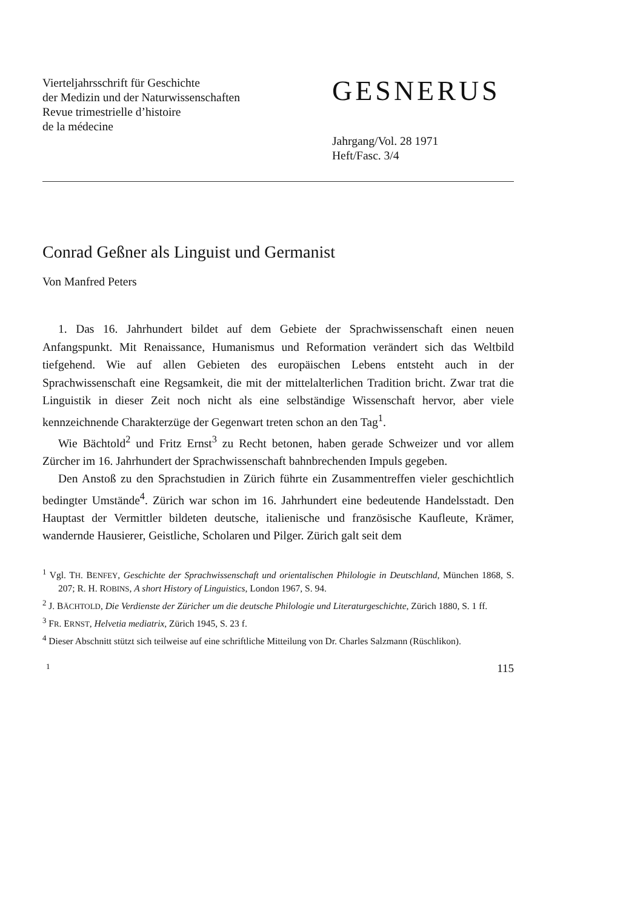Vierteljahrsschrift für Geschichte
der Medizin und der Naturwissenschaften
Revue trimestrielle d’histoire
de la médecine
GESNERUS
Jahrgang/Vol. 28 1971
Heft/Fasc. 3/4
Conrad Geßner als Linguist und Germanist
Von Manfred Peters
1. Das 16. Jahrhundert bildet auf dem Gebiete der Sprachwissenschaft einen neuen Anfangspunkt. Mit Renaissance, Humanismus und Reformation verändert sich das Weltbild tiefgehend. Wie auf allen Gebieten des europäischen Lebens entsteht auch in der Sprachwissenschaft eine Regsamkeit, die mit der mittelalterlichen Tradition bricht. Zwar trat die Linguistik in dieser Zeit noch nicht als eine selbständige Wissenschaft hervor, aber viele kennzeichnende Charakterzüge der Gegenwart treten schon an den Tag<sup>1</sup>.
Wie Bächtold<sup>2</sup> und Fritz Ernst<sup>3</sup> zu Recht betonen, haben gerade Schweizer und vor allem Zürcher im 16. Jahrhundert der Sprachwissenschaft bahnbrechenden Impuls gegeben.
Den Anstoß zu den Sprachstudien in Zürich führte ein Zusammentreffen vieler geschichtlich bedingter Umstände<sup>4</sup>. Zürich war schon im 16. Jahrhundert eine bedeutende Handelsstadt. Den Hauptast der Vermittler bildeten deutsche, italienische und französische Kaufleute, Krämer, wandernde Hausierer, Geistliche, Scholaren und Pilger. Zürich galt seit dem
<sup>1</sup> Vgl. TH. BENFEY, Geschichte der Sprachwissenschaft und orientalischen Philologie in Deutschland, München 1868, S. 207; R. H. ROBINS, A short History of Linguistics, London 1967, S. 94.
<sup>2</sup> J. BÄCHTOLD, Die Verdienste der Züricher um die deutsche Philologie und Literaturgeschichte, Zürich 1880, S. 1 ff.
<sup>3</sup> FR. ERNST, Helvetia mediatrix, Zürich 1945, S. 23 f.
<sup>4</sup> Dieser Abschnitt stützt sich teilweise auf eine schriftliche Mitteilung von Dr. Charles Salzmann (Rüschlikon).
1 115